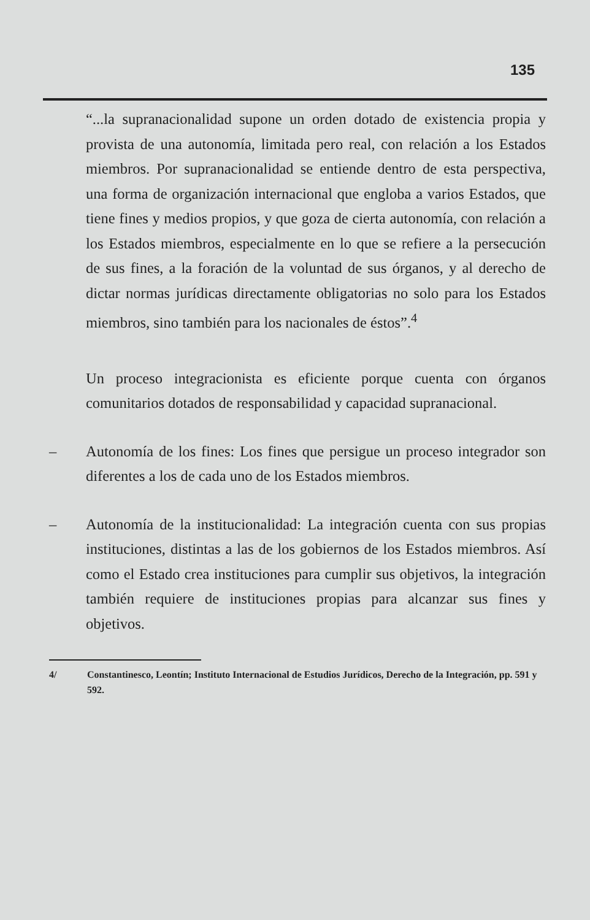135
“...la supranacionalidad supone un orden dotado de existencia propia y provista de una autonomía, limitada pero real, con relación a los Estados miembros. Por supranacionalidad se entiende dentro de esta perspectiva, una forma de organización internacional que engloba a varios Estados, que tiene fines y medios propios, y que goza de cierta autonomía, con relación a los Estados miembros, especialmente en lo que se refiere a la persecución de sus fines, a la foración de la voluntad de sus órganos, y al derecho de dictar normas jurídicas directamente obligatorias no solo para los Estados miembros, sino también para los nacionales de éstos”.<sup>4</sup>
Un proceso integracionista es eficiente porque cuenta con órganos comunitarios dotados de responsabilidad y capacidad supranacional.
– Autonomía de los fines: Los fines que persigue un proceso integrador son diferentes a los de cada uno de los Estados miembros.
– Autonomía de la institucionalidad: La integración cuenta con sus propias instituciones, distintas a las de los gobiernos de los Estados miembros. Así como el Estado crea instituciones para cumplir sus objetivos, la integración también requiere de instituciones propias para alcanzar sus fines y objetivos.
4/ Constantinesco, Leontín; Instituto Internacional de Estudios Jurídicos, Derecho de la Integración, pp. 591 y 592.